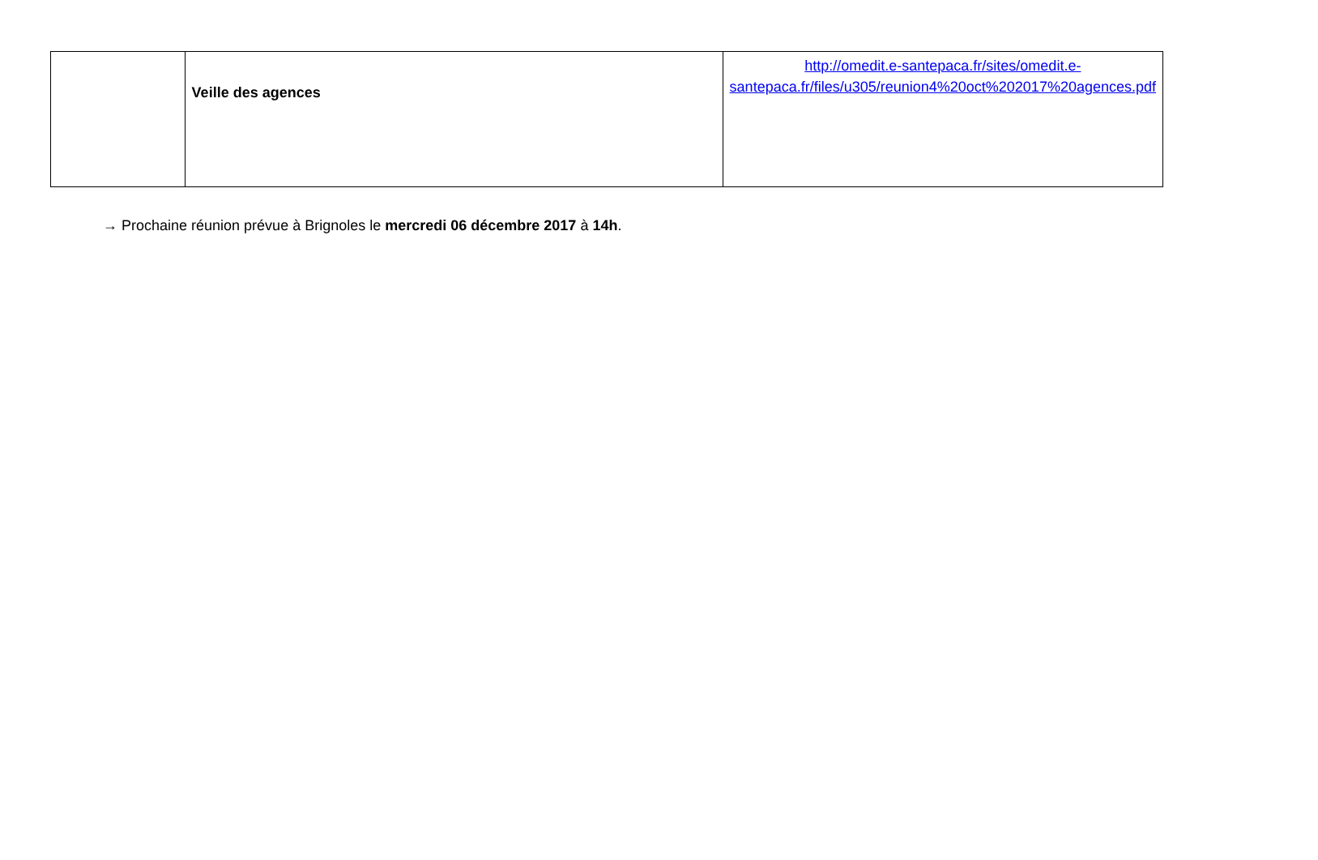| | Veille des agences | http://omedit.e-santepaca.fr/sites/omedit.e-santepaca.fr/files/u305/reunion4%20oct%202017%20agences.pdf |
→ Prochaine réunion prévue à Brignoles le mercredi 06 décembre 2017 à 14h.